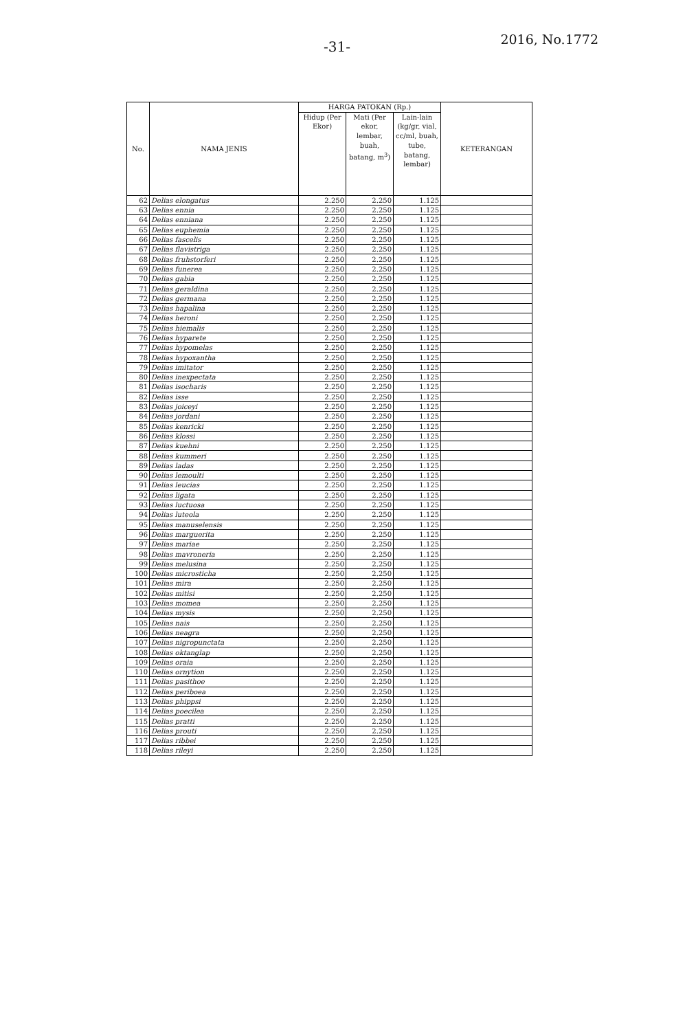-31- 2016, No.1772
| No. | NAMA JENIS | HARGA PATOKAN (Rp.) | | | KETERANGAN |
| --- | --- | --- | --- | --- | --- |
| | | Hidup (Per Ekor) | Mati (Per ekor, lembar, buah, batang, m<sup>3</sup>) | Lain-lain (kg/gr, vial, cc/ml, buah, tube, batang, lembar) | |
| 62 | Delias elongatus | 2.250 | 2.250 | 1.125 | |
| 63 | Delias ennia | 2.250 | 2.250 | 1.125 | |
| 64 | Delias enniana | 2.250 | 2.250 | 1.125 | |
| 65 | Delias euphemia | 2.250 | 2.250 | 1.125 | |
| 66 | Delias fascelis | 2.250 | 2.250 | 1.125 | |
| 67 | Delias flavistriga | 2.250 | 2.250 | 1.125 | |
| 68 | Delias fruhstorferi | 2.250 | 2.250 | 1.125 | |
| 69 | Delias funerea | 2.250 | 2.250 | 1.125 | |
| 70 | Delias gabia | 2.250 | 2.250 | 1.125 | |
| 71 | Delias geraldina | 2.250 | 2.250 | 1.125 | |
| 72 | Delias germana | 2.250 | 2.250 | 1.125 | |
| 73 | Delias hapalina | 2.250 | 2.250 | 1.125 | |
| 74 | Delias heroni | 2.250 | 2.250 | 1.125 | |
| 75 | Delias hiemalis | 2.250 | 2.250 | 1.125 | |
| 76 | Delias hyparete | 2.250 | 2.250 | 1.125 | |
| 77 | Delias hypomelas | 2.250 | 2.250 | 1.125 | |
| 78 | Delias hypoxantha | 2.250 | 2.250 | 1.125 | |
| 79 | Delias imitator | 2.250 | 2.250 | 1.125 | |
| 80 | Delias inexpectata | 2.250 | 2.250 | 1.125 | |
| 81 | Delias isocharis | 2.250 | 2.250 | 1.125 | |
| 82 | Delias isse | 2.250 | 2.250 | 1.125 | |
| 83 | Delias joiceyi | 2.250 | 2.250 | 1.125 | |
| 84 | Delias jordani | 2.250 | 2.250 | 1.125 | |
| 85 | Delias kenricki | 2.250 | 2.250 | 1.125 | |
| 86 | Delias klossi | 2.250 | 2.250 | 1.125 | |
| 87 | Delias kuehni | 2.250 | 2.250 | 1.125 | |
| 88 | Delias kummeri | 2.250 | 2.250 | 1.125 | |
| 89 | Delias ladas | 2.250 | 2.250 | 1.125 | |
| 90 | Delias lemoulti | 2.250 | 2.250 | 1.125 | |
| 91 | Delias leucias | 2.250 | 2.250 | 1.125 | |
| 92 | Delias ligata | 2.250 | 2.250 | 1.125 | |
| 93 | Delias luctuosa | 2.250 | 2.250 | 1.125 | |
| 94 | Delias luteola | 2.250 | 2.250 | 1.125 | |
| 95 | Delias manuselensis | 2.250 | 2.250 | 1.125 | |
| 96 | Delias marguerita | 2.250 | 2.250 | 1.125 | |
| 97 | Delias mariae | 2.250 | 2.250 | 1.125 | |
| 98 | Delias mavroneria | 2.250 | 2.250 | 1.125 | |
| 99 | Delias melusina | 2.250 | 2.250 | 1.125 | |
| 100 | Delias microsticha | 2.250 | 2.250 | 1.125 | |
| 101 | Delias mira | 2.250 | 2.250 | 1.125 | |
| 102 | Delias mitisi | 2.250 | 2.250 | 1.125 | |
| 103 | Delias momea | 2.250 | 2.250 | 1.125 | |
| 104 | Delias mysis | 2.250 | 2.250 | 1.125 | |
| 105 | Delias nais | 2.250 | 2.250 | 1.125 | |
| 106 | Delias neagra | 2.250 | 2.250 | 1.125 | |
| 107 | Delias nigropunctata | 2.250 | 2.250 | 1.125 | |
| 108 | Delias oktanglap | 2.250 | 2.250 | 1.125 | |
| 109 | Delias oraia | 2.250 | 2.250 | 1.125 | |
| 110 | Delias ornytion | 2.250 | 2.250 | 1.125 | |
| 111 | Delias pasithoe | 2.250 | 2.250 | 1.125 | |
| 112 | Delias periboea | 2.250 | 2.250 | 1.125 | |
| 113 | Delias phippsi | 2.250 | 2.250 | 1.125 | |
| 114 | Delias poecilea | 2.250 | 2.250 | 1.125 | |
| 115 | Delias pratti | 2.250 | 2.250 | 1.125 | |
| 116 | Delias prouti | 2.250 | 2.250 | 1.125 | |
| 117 | Delias ribbei | 2.250 | 2.250 | 1.125 | |
| 118 | Delias rileyi | 2.250 | 2.250 | 1.125 | |